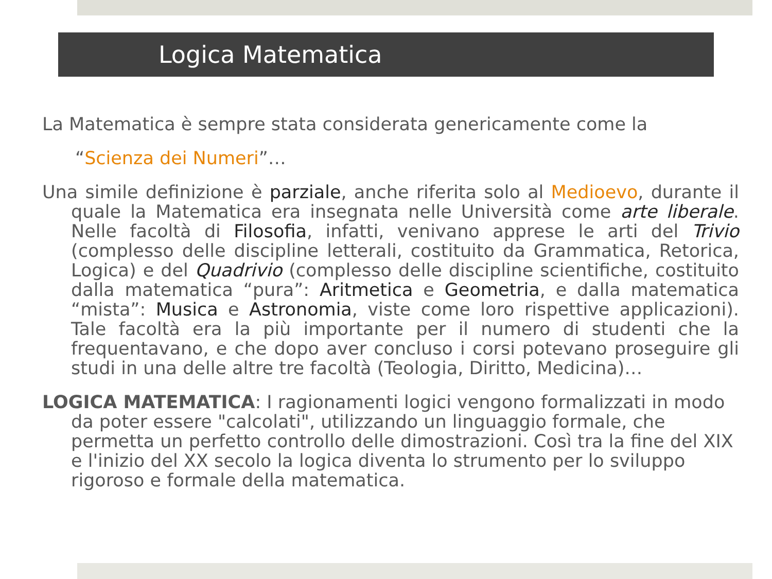Logica Matematica
La Matematica è sempre stata considerata genericamente come la
“Scienza dei Numeri”…
Una simile definizione è parziale, anche riferita solo al Medioevo, durante il quale la Matematica era insegnata nelle Università come arte liberale. Nelle facoltà di Filosofia, infatti, venivano apprese le arti del Trivio (complesso delle discipline letterali, costituito da Grammatica, Retorica, Logica) e del Quadrivio (complesso delle discipline scientifiche, costituito dalla matematica “pura”: Aritmetica e Geometria, e dalla matematica “mista”: Musica e Astronomia, viste come loro rispettive applicazioni). Tale facoltà era la più importante per il numero di studenti che la frequentavano, e che dopo aver concluso i corsi potevano proseguire gli studi in una delle altre tre facoltà (Teologia, Diritto, Medicina)…
LOGICA MATEMATICA: I ragionamenti logici vengono formalizzati in modo da poter essere "calcolati", utilizzando un linguaggio formale, che permetta un perfetto controllo delle dimostrazioni. Così tra la fine del XIX e l'inizio del XX secolo la logica diventa lo strumento per lo sviluppo rigoroso e formale della matematica.